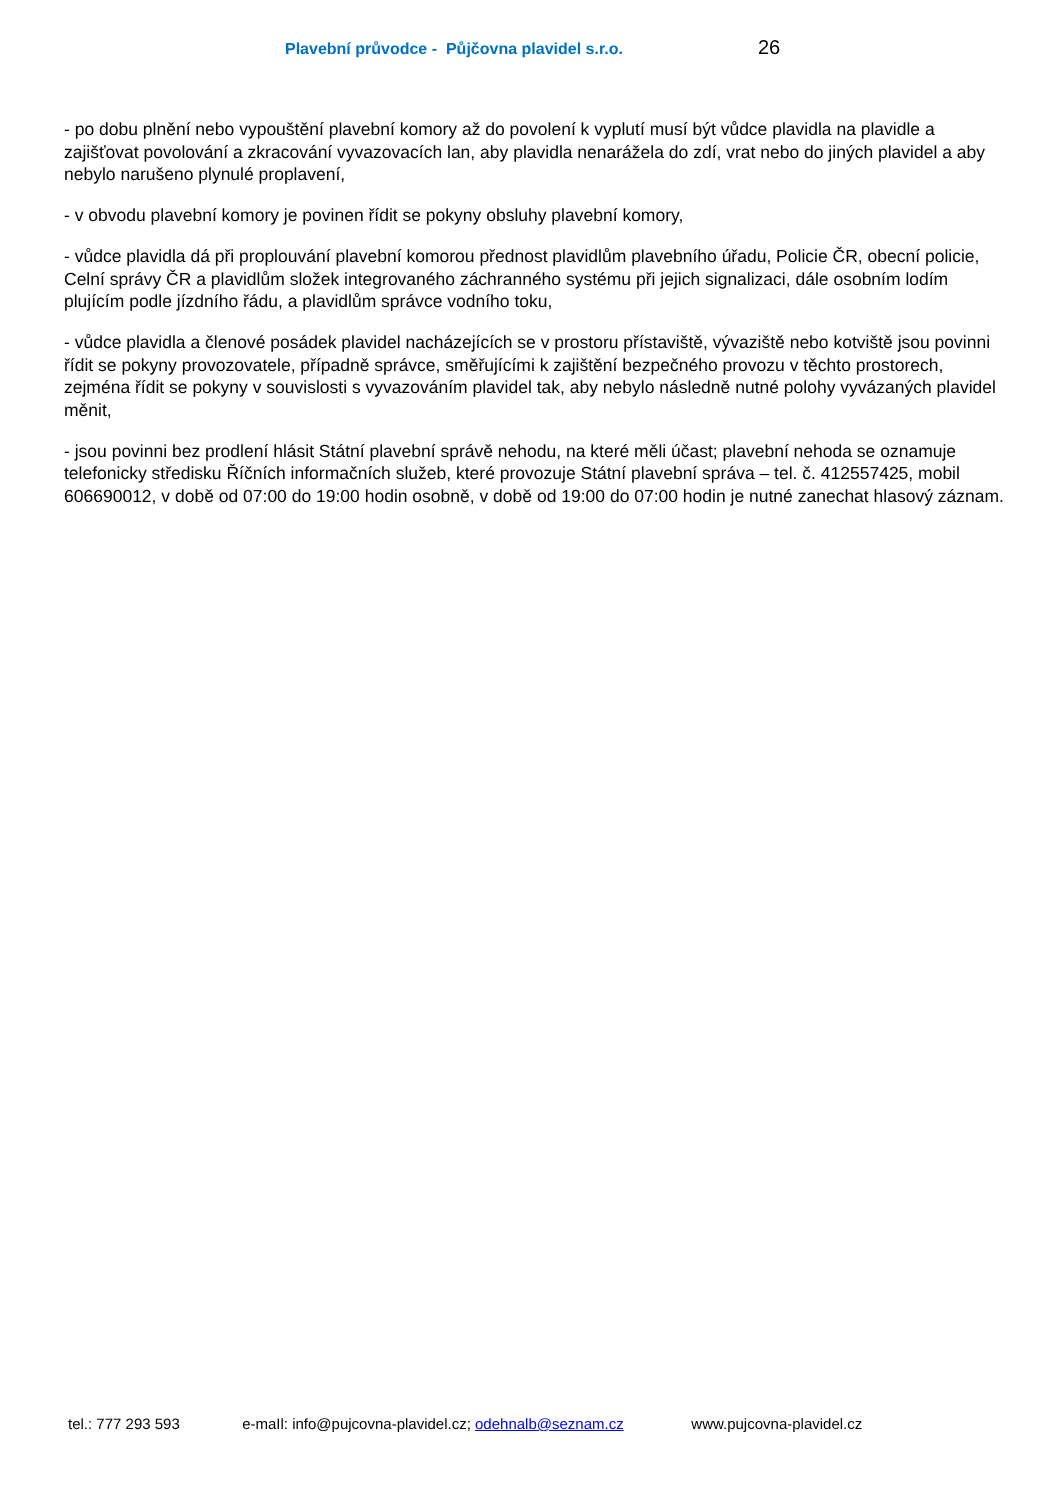Plavební průvodce - Půjčovna plavidel s.r.o. 26
- po dobu plnění nebo vypouštění plavební komory až do povolení k vyplutí musí být vůdce plavidla na plavidle a zajišťovat povolování a zkracování vyvazovacích lan, aby plavidla nenarážela do zdí, vrat nebo do jiných plavidel a aby nebylo narušeno plynulé proplavení,
- v obvodu plavební komory je povinen řídit se pokyny obsluhy plavební komory,
- vůdce plavidla dá při proplouvání plavební komorou přednost plavidlům plavebního úřadu, Policie ČR, obecní policie, Celní správy ČR a plavidlům složek integrovaného záchranného systému při jejich signalizaci, dále osobním lodím plujícím podle jízdního řádu, a plavidlům správce vodního toku,
- vůdce plavidla a členové posádek plavidel nacházejících se v prostoru přístaviště, vývaziště nebo kotviště jsou povinni řídit se pokyny provozovatele, případně správce, směřujícími k zajištění bezpečného provozu v těchto prostorech, zejména řídit se pokyny v souvislosti s vyvazováním plavidel tak, aby nebylo následně nutné polohy vyvázaných plavidel měnit,
- jsou povinni bez prodlení hlásit Státní plavební správě nehodu, na které měli účast; plavební nehoda se oznamuje telefonicky středisku Říčních informačních služeb, které provozuje Státní plavební správa – tel. č. 412557425, mobil 606690012, v době od 07:00 do 19:00 hodin osobně, v době od 19:00 do 07:00 hodin je nutné zanechat hlasový záznam.
tel.: 777 293 593 e-maIl: info@pujcovna-plavidel.cz; odehnalb@seznam.cz www.pujcovna-plavidel.cz